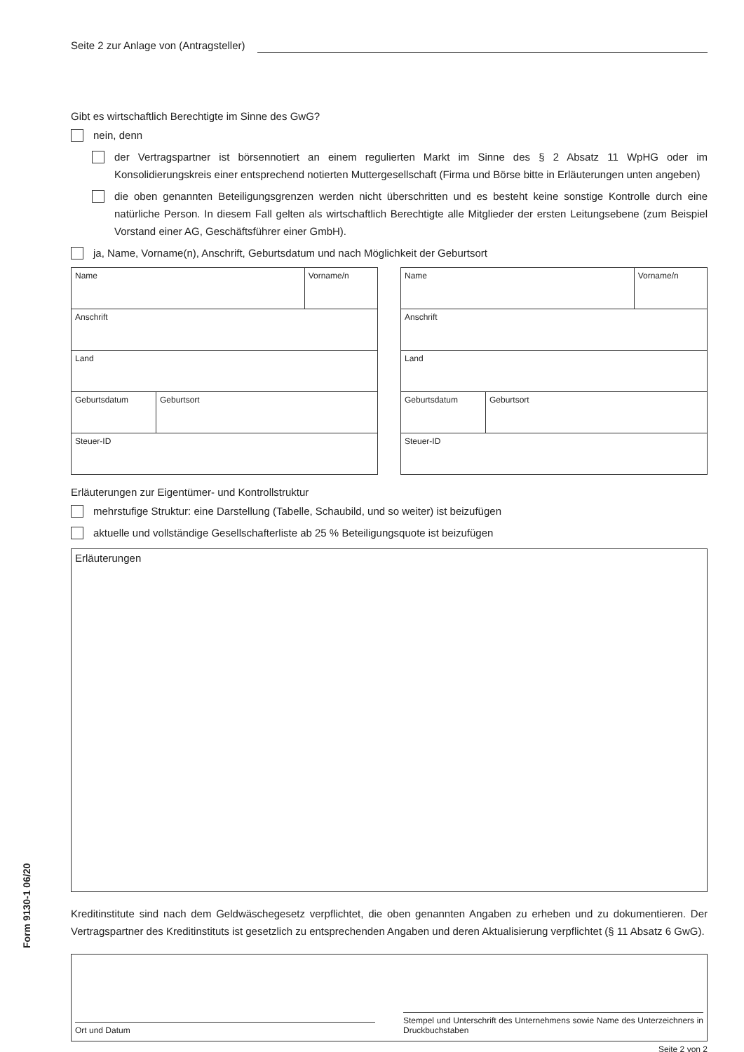Seite 2 zur Anlage von (Antragsteller)
Gibt es wirtschaftlich Berechtigte im Sinne des GwG?
nein, denn
der Vertragspartner ist börsennotiert an einem regulierten Markt im Sinne des § 2 Absatz 11 WpHG oder im Konsolidierungskreis einer entsprechend notierten Muttergesellschaft (Firma und Börse bitte in Erläuterungen unten angeben)
die oben genannten Beteiligungsgrenzen werden nicht überschritten und es besteht keine sonstige Kontrolle durch eine natürliche Person. In diesem Fall gelten als wirtschaftlich Berechtigte alle Mitglieder der ersten Leitungsebene (zum Beispiel Vorstand einer AG, Geschäftsführer einer GmbH).
ja, Name, Vorname(n), Anschrift, Geburtsdatum und nach Möglichkeit der Geburtsort
| Name | | Vorname/n |
| Anschrift | | |
| Land | | |
| Geburtsdatum | Geburtsort | |
| Steuer-ID | | |
| Name | | Vorname/n |
| Anschrift | | |
| Land | | |
| Geburtsdatum | Geburtsort | |
| Steuer-ID | | |
Erläuterungen zur Eigentümer- und Kontrollstruktur
mehrstufige Struktur: eine Darstellung (Tabelle, Schaubild, und so weiter) ist beizufügen
aktuelle und vollständige Gesellschafterliste ab 25 % Beteiligungsquote ist beizufügen
Erläuterungen
Kreditinstitute sind nach dem Geldwäschegesetz verpflichtet, die oben genannten Angaben zu erheben und zu dokumentieren. Der Vertragspartner des Kreditinstituts ist gesetzlich zu entsprechenden Angaben und deren Aktualisierung verpflichtet (§ 11 Absatz 6 GwG).
Ort und Datum
Stempel und Unterschrift des Unternehmens sowie Name des Unterzeichners in Druckbuchstaben
Seite 2 von 2
Form 9130-1 06/20